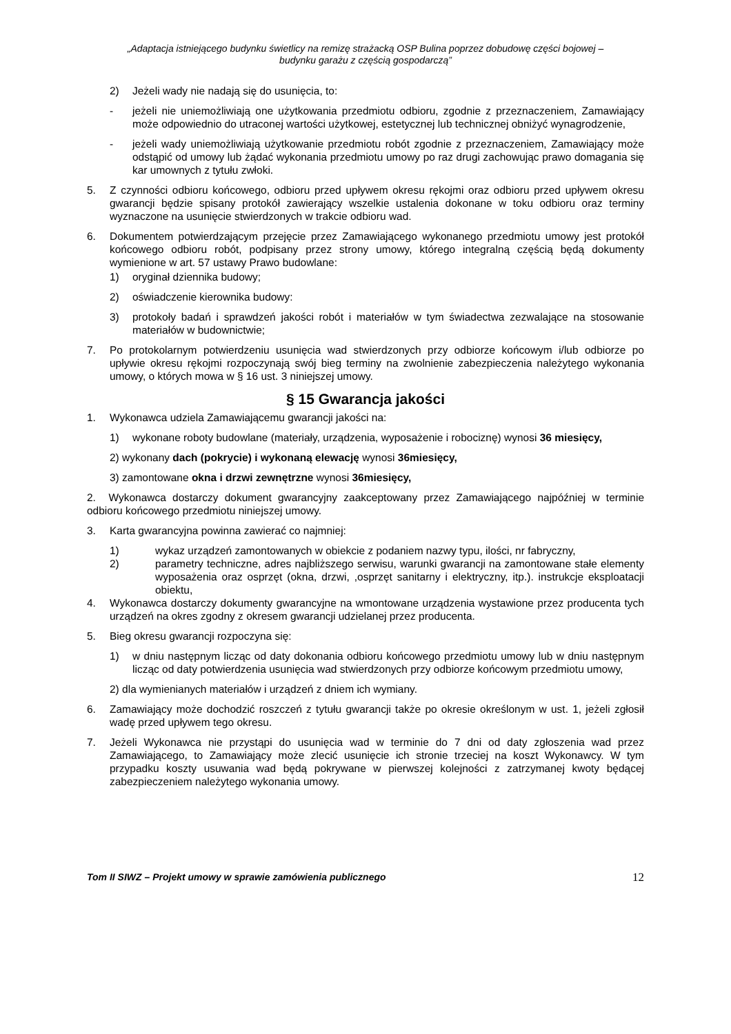„Adaptacja istniejącego budynku świetlicy na remizę strażacką OSP Bulina poprzez dobudowę części bojowej –
budynku garażu z częścią gospodarczą”
2) Jeżeli wady nie nadają się do usunięcia, to:
- jeżeli nie uniemożliwiają one użytkowania przedmiotu odbioru, zgodnie z przeznaczeniem, Zamawiający może odpowiednio do utraconej wartości użytkowej, estetycznej lub technicznej obniżyć wynagrodzenie,
- jeżeli wady uniemożliwiają użytkowanie przedmiotu robót zgodnie z przeznaczeniem, Zamawiający może odstąpić od umowy lub żądać wykonania przedmiotu umowy po raz drugi zachowując prawo domagania się kar umownych z tytułu zwłoki.
5. Z czynności odbioru końcowego, odbioru przed upływem okresu rękojmi oraz odbioru przed upływem okresu gwarancji będzie spisany protokół zawierający wszelkie ustalenia dokonane w toku odbioru oraz terminy wyznaczone na usunięcie stwierdzonych w trakcie odbioru wad.
6. Dokumentem potwierdzającym przejęcie przez Zamawiającego wykonanego przedmiotu umowy jest protokół końcowego odbioru robót, podpisany przez strony umowy, którego integralną częścią będą dokumenty wymienione w art. 57 ustawy Prawo budowlane:
1) oryginał dziennika budowy;
2) oświadczenie kierownika budowy:
3) protokoły badań i sprawdzeń jakości robót i materiałów w tym świadectwa zezwalające na stosowanie materiałów w budownictwie;
7. Po protokolarnym potwierdzeniu usunięcia wad stwierdzonych przy odbiorze końcowym i/lub odbiorze po upływie okresu rękojmi rozpoczynają swój bieg terminy na zwolnienie zabezpieczenia należytego wykonania umowy, o których mowa w § 16 ust. 3 niniejszej umowy.
§ 15 Gwarancja jakości
1. Wykonawca udziela Zamawiającemu gwarancji jakości na:
1) wykonane roboty budowlane (materiały, urządzenia, wyposażenie i robociznę) wynosi 36 miesięcy,
2) wykonany dach (pokrycie) i wykonaną elewację wynosi 36miesięcy,
3) zamontowane okna i drzwi zewnętrzne wynosi 36miesięcy,
2. Wykonawca dostarczy dokument gwarancyjny zaakceptowany przez Zamawiającego najpóźniej w terminie odbioru końcowego przedmiotu niniejszej umowy.
3. Karta gwarancyjna powinna zawierać co najmniej:
1) wykaz urządzeń zamontowanych w obiekcie z podaniem nazwy typu, ilości, nr fabryczny,
2) parametry techniczne, adres najbliższego serwisu, warunki gwarancji na zamontowane stałe elementy wyposażenia oraz osprzęt (okna, drzwi, ,osprzęt sanitarny i elektryczny, itp.). instrukcje eksploatacji obiektu,
4. Wykonawca dostarczy dokumenty gwarancyjne na wmontowane urządzenia wystawione przez producenta tych urządzeń na okres zgodny z okresem gwarancji udzielanej przez producenta.
5. Bieg okresu gwarancji rozpoczyna się:
1) w dniu następnym licząc od daty dokonania odbioru końcowego przedmiotu umowy lub w dniu następnym licząc od daty potwierdzenia usunięcia wad stwierdzonych przy odbiorze końcowym przedmiotu umowy,
2) dla wymienianych materiałów i urządzeń z dniem ich wymiany.
6. Zamawiający może dochodzić roszczeń z tytułu gwarancji także po okresie określonym w ust. 1, jeżeli zgłosił wadę przed upływem tego okresu.
7. Jeżeli Wykonawca nie przystąpi do usunięcia wad w terminie do 7 dni od daty zgłoszenia wad przez Zamawiającego, to Zamawiający może zlecić usunięcie ich stronie trzeciej na koszt Wykonawcy. W tym przypadku koszty usuwania wad będą pokrywane w pierwszej kolejności z zatrzymanej kwoty będącej zabezpieczeniem należytego wykonania umowy.
Tom II SIWZ – Projekt umowy w sprawie zamówienia publicznego 12